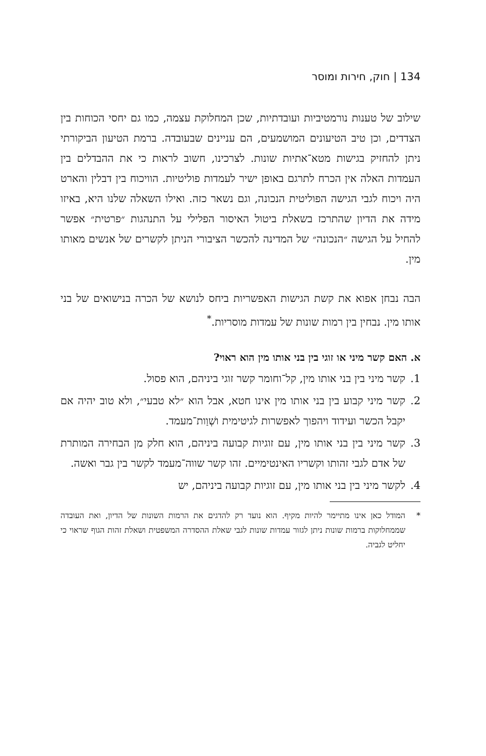134 | חוק, חירות ומוסר
שילוב של טענות נורמטיביות ועובדתיות, שכן המחלוקת עצמה, כמו גם יחסי הכוחות בין הצדדים, וכן טיב הטיעונים המושמעים, הם עניינים שבעובדה. ברמת הטיעון הביקורתי ניתן להחזיק בגישות מטא־אתיות שונות. לצרכינו, חשוב לראות כי את ההבדלים בין העמדות האלה אין הכרח לתרגם באופן ישיר לעמדות פוליטיות. הוויכוח בין דבלין והארט היה ויכוח לגבי הגישה הפוליטית הנכונה, וגם נשאר כזה. ואילו השאלה שלנו היא, באיזו מידה את הדיון שהתרכז בשאלת ביטול האיסור הפלילי על התנהגות ״פרטית״ אפשר להחיל על הגישה ״הנכונה״ של המדינה להכשר הציבורי הניתן לקשרים של אנשים מאותו מין.
הבה נבחן אפוא את קשת הגישות האפשריות ביחס לנושא של הכרה בנישואים של בני אותו מין. נבחין בין רמות שונות של עמדות מוסריות.<sup>*</sup>
א. האם קשר מיני או זוגי בין בני אותו מין הוא ראוי?
1. קשר מיני בין בני אותו מין, קל־וחומר קשר זוגי ביניהם, הוא פסול.
2. קשר מיני קבוע בין בני אותו מין אינו חטא, אבל הוא ״לא טבעי״, ולא טוב יהיה אם יקבל הכשר ועידוד ויהפוך לאפשרות לגיטימית ושְׁוַות־מעמד.
3. קשר מיני בין בני אותו מין, עם זוגיות קבועה ביניהם, הוא חלק מן הבחירה המותרת של אדם לגבי זהותו וקשריו האינטימיים. זהו קשר שווה־מעמד לקשר בין גבר ואשה.
4. לקשר מיני בין בני אותו מין, עם זוגיות קבועה ביניהם, יש
* המודל כאן אינו מתיימר להיות מקיף. הוא נועד רק להדגים את הרמות השונות של הדיון, ואת העובדה שממחלוקות ברמות שונות ניתן לגזור עמדות שונות לגבי שאלת ההסדרה המשפטית ושאלת זהות הגוף שראוי כי יחליט לגביה.